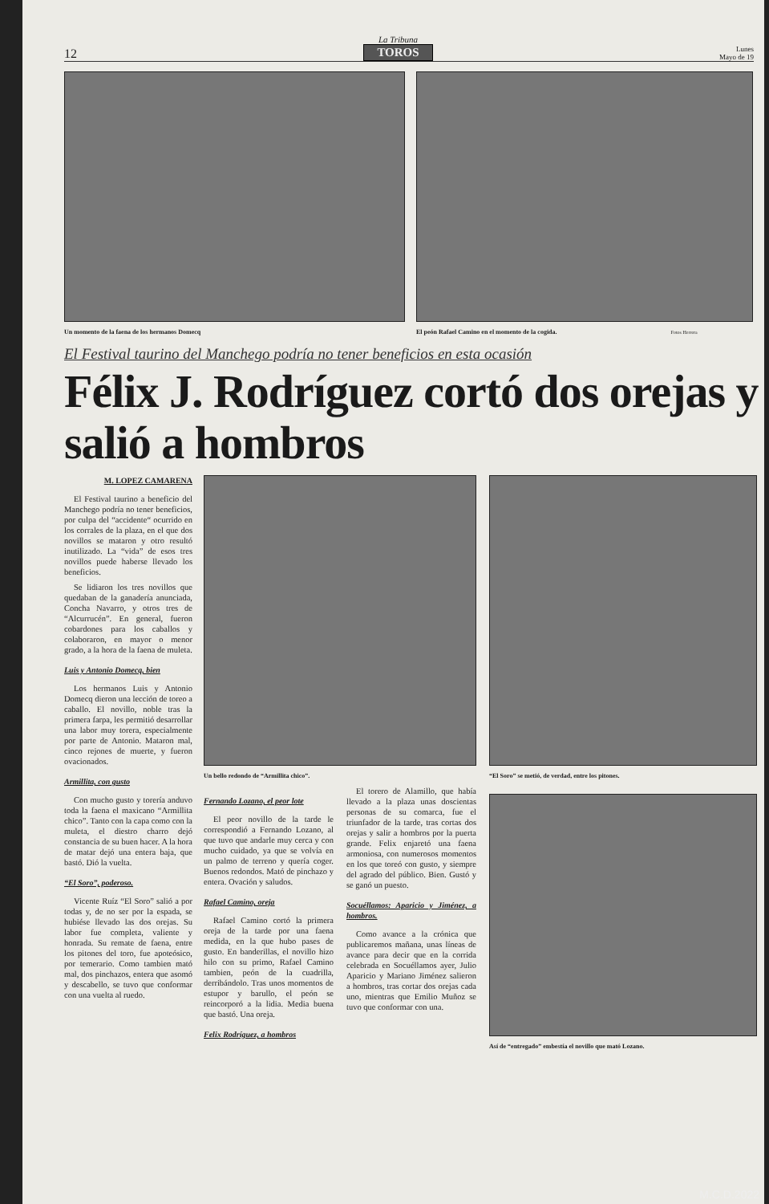12 La Tribuna
TOROS Lunes
Mayo de 19
Un momento de la faena de los hermanos Domecq
El peón Rafael Camino en el momento de la cogida. Fotos Herrera
El Festival taurino del Manchego podría no tener beneficios en esta ocasión
Félix J. Rodríguez cortó dos orejas y salió a hombros
M. LOPEZ CAMARENA
El Festival taurino a beneficio del Manchego podría no tener beneficios, por culpa del “accidente“ ocurrido en los corrales de la plaza, en el que dos novillos se mataron y otro resultó inutilizado. La “vida” de esos tres novillos puede haberse llevado los beneficios.
Se lidiaron los tres novillos que quedaban de la ganadería anunciada, Concha Navarro, y otros tres de “Alcurrucén”. En general, fueron cobardones para los caballos y colaboraron, en mayor o menor grado, a la hora de la faena de muleta.
Luis y Antonio Domecq, bien
Los hermanos Luis y Antonio Domecq dieron una lección de toreo a caballo. El novillo, noble tras la primera farpa, les permitió desarrollar una labor muy torera, especialmente por parte de Antonio. Mataron mal, cinco rejones de muerte, y fueron ovacionados.
Armillita, con gusto
Con mucho gusto y torería anduvo toda la faena el maxicano “Armillita chico”. Tanto con la capa como con la muleta, el diestro charro dejó constancia de su buen hacer. A la hora de matar dejó una entera baja, que bastó. Dió la vuelta.
“El Soro”, poderoso.
Vicente Ruíz “El Soro” salió a por todas y, de no ser por la espada, se hubiése llevado las dos orejas. Su labor fue completa, valiente y honrada. Su remate de faena, entre los pitones del toro, fue apoteósico, por temerario. Como tambien mató mal, dos pinchazos, entera que asomó y descabello, se tuvo que conformar con una vuelta al ruedo.
Un bello redondo de “Armillita chico”.
“El Soro” se metió, de verdad, entre los pitones.
Fernando Lozano, el peor lote
El peor novillo de la tarde le correspondió a Fernando Lozano, al que tuvo que andarle muy cerca y con mucho cuidado, ya que se volvía en un palmo de terreno y quería coger. Buenos redondos. Mató de pinchazo y entera. Ovación y saludos.
Rafael Camino, oreja
Rafael Camino cortó la primera oreja de la tarde por una faena medida, en la que hubo pases de gusto. En banderillas, el novillo hizo hilo con su primo, Rafael Camino tambien, peón de la cuadrilla, derribándolo. Tras unos momentos de estupor y barullo, el peón se reincorporó a la lidia. Media buena que bastó. Una oreja.
Felix Rodríguez, a hombros
El torero de Alamillo, que había llevado a la plaza unas doscientas personas de su comarca, fue el triunfador de la tarde, tras cortas dos orejas y salir a hombros por la puerta grande. Felix enjaretó una faena armoniosa, con numerosos momentos en los que toreó con gusto, y siempre del agrado del público. Bien. Gustó y se ganó un puesto.
Socuéllamos: Aparicio y Jiménez, a hombros.
Como avance a la crónica que publicaremos mañana, unas líneas de avance para decir que en la corrida celebrada en Socuéllamos ayer, Julio Aparicio y Mariano Jiménez salieron a hombros, tras cortar dos orejas cada uno, mientras que Emilio Muñoz se tuvo que conformar con una.
Así de “entregado” embestía el novillo que mató Lozano.
M.C.D.2022